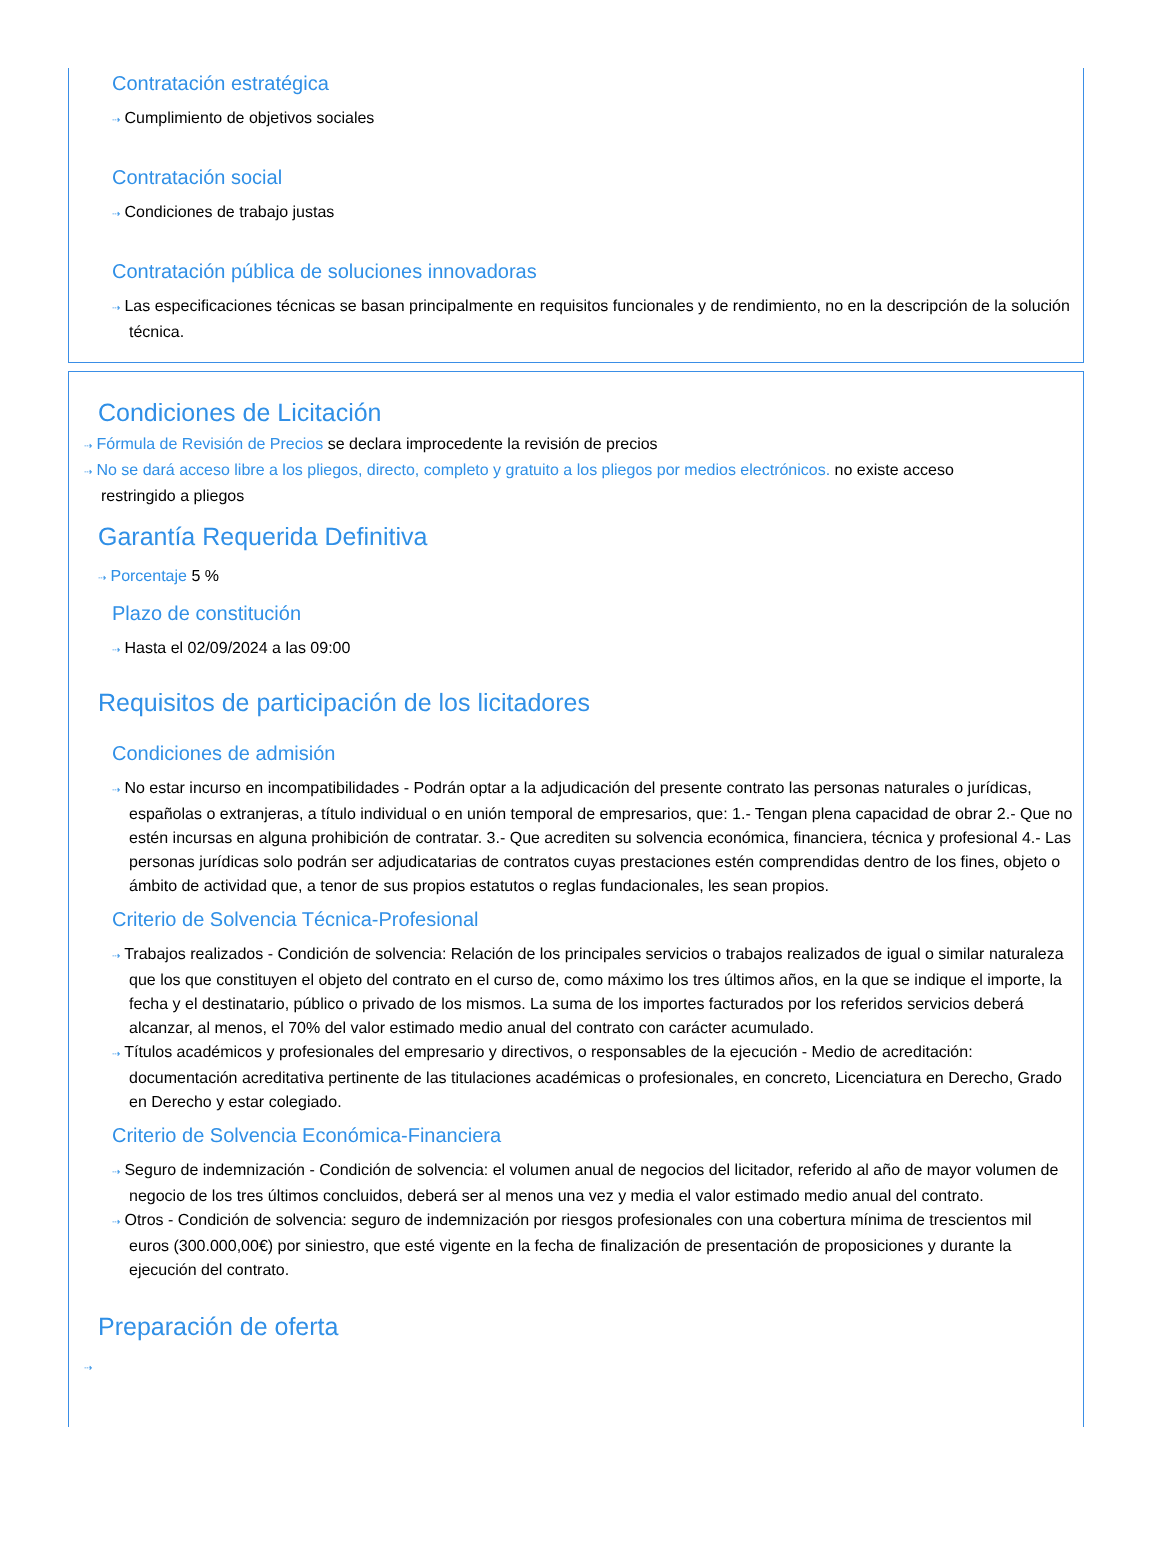Contratación estratégica
⇢ Cumplimiento de objetivos sociales
Contratación social
⇢ Condiciones de trabajo justas
Contratación pública de soluciones innovadoras
⇢ Las especificaciones técnicas se basan principalmente en requisitos funcionales y de rendimiento, no en la descripción de la solución técnica.
Condiciones de Licitación
⇢ Fórmula de Revisión de Precios se declara improcedente la revisión de precios
⇢ No se dará acceso libre a los pliegos, directo, completo y gratuito a los pliegos por medios electrónicos. no existe acceso restringido a pliegos
Garantía Requerida Definitiva
⇢ Porcentaje 5 %
Plazo de constitución
⇢ Hasta el 02/09/2024 a las 09:00
Requisitos de participación de los licitadores
Condiciones de admisión
⇢ No estar incurso en incompatibilidades - Podrán optar a la adjudicación del presente contrato las personas naturales o jurídicas, españolas o extranjeras, a título individual o en unión temporal de empresarios, que: 1.- Tengan plena capacidad de obrar 2.- Que no estén incursas en alguna prohibición de contratar. 3.- Que acrediten su solvencia económica, financiera, técnica y profesional 4.- Las personas jurídicas solo podrán ser adjudicatarias de contratos cuyas prestaciones estén comprendidas dentro de los fines, objeto o ámbito de actividad que, a tenor de sus propios estatutos o reglas fundacionales, les sean propios.
Criterio de Solvencia Técnica-Profesional
⇢ Trabajos realizados - Condición de solvencia: Relación de los principales servicios o trabajos realizados de igual o similar naturaleza que los que constituyen el objeto del contrato en el curso de, como máximo los tres últimos años, en la que se indique el importe, la fecha y el destinatario, público o privado de los mismos. La suma de los importes facturados por los referidos servicios deberá alcanzar, al menos, el 70% del valor estimado medio anual del contrato con carácter acumulado.
⇢ Títulos académicos y profesionales del empresario y directivos, o responsables de la ejecución - Medio de acreditación: documentación acreditativa pertinente de las titulaciones académicas o profesionales, en concreto, Licenciatura en Derecho, Grado en Derecho y estar colegiado.
Criterio de Solvencia Económica-Financiera
⇢ Seguro de indemnización - Condición de solvencia: el volumen anual de negocios del licitador, referido al año de mayor volumen de negocio de los tres últimos concluidos, deberá ser al menos una vez y media el valor estimado medio anual del contrato.
⇢ Otros - Condición de solvencia: seguro de indemnización por riesgos profesionales con una cobertura mínima de trescientos mil euros (300.000,00€) por siniestro, que esté vigente en la fecha de finalización de presentación de proposiciones y durante la ejecución del contrato.
Preparación de oferta
⇢